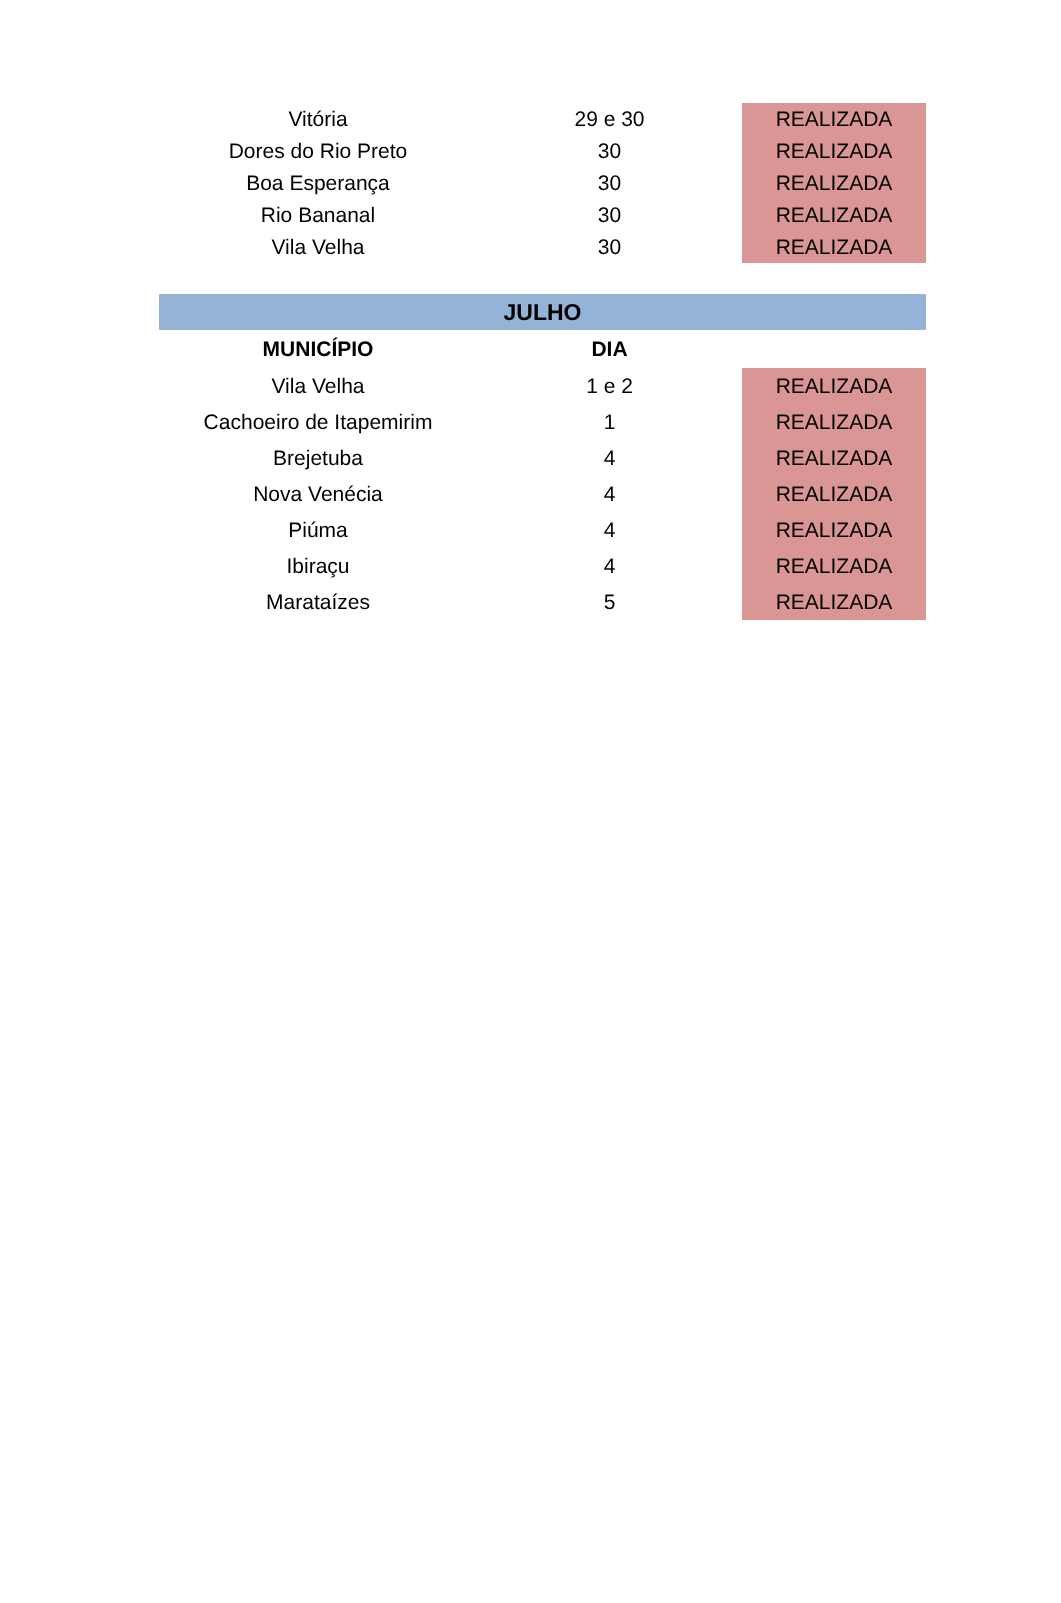| Vitória | 29 e 30 | REALIZADA |
| Dores do Rio Preto | 30 | REALIZADA |
| Boa Esperança | 30 | REALIZADA |
| Rio Bananal | 30 | REALIZADA |
| Vila Velha | 30 | REALIZADA |
| JULHO | | |
| MUNICÍPIO | DIA | |
| Vila Velha | 1 e 2 | REALIZADA |
| Cachoeiro de Itapemirim | 1 | REALIZADA |
| Brejetuba | 4 | REALIZADA |
| Nova Venécia | 4 | REALIZADA |
| Piúma | 4 | REALIZADA |
| Ibiraçu | 4 | REALIZADA |
| Marataízes | 5 | REALIZADA |